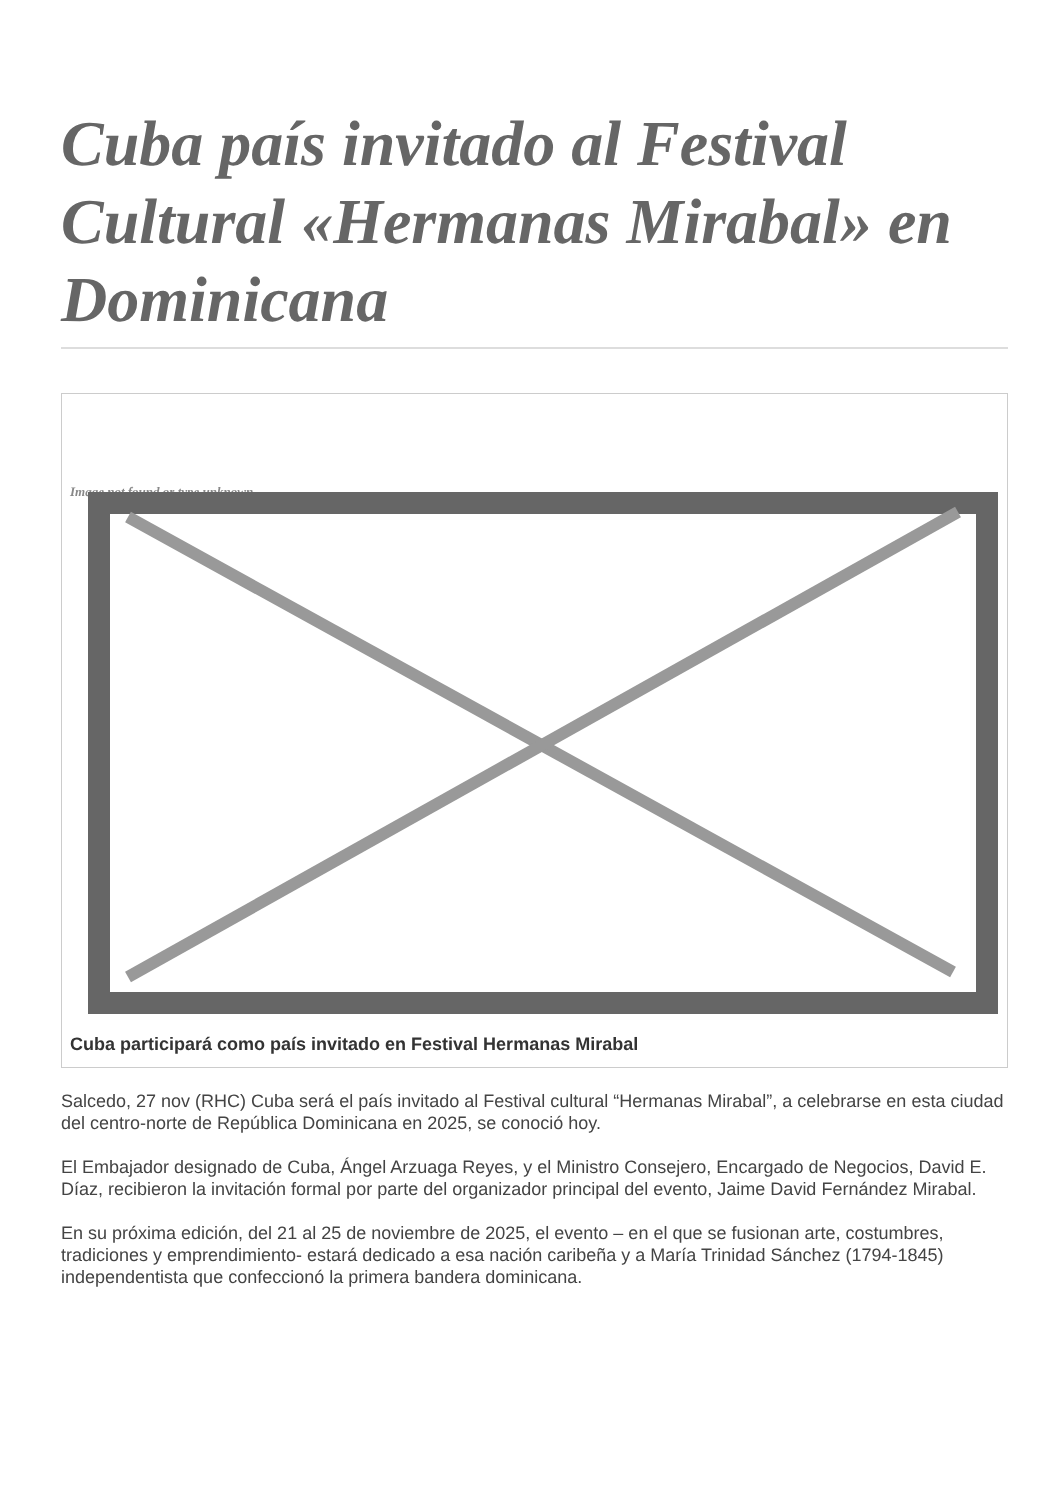Cuba país invitado al Festival Cultural «Hermanas Mirabal» en Dominicana
Image not found or type unknown
Cuba participará como país invitado en Festival Hermanas Mirabal
Salcedo, 27 nov (RHC) Cuba será el país invitado al Festival cultural “Hermanas Mirabal”, a celebrarse en esta ciudad del centro-norte de República Dominicana en 2025, se conoció hoy.
El Embajador designado de Cuba, Ángel Arzuaga Reyes, y el Ministro Consejero, Encargado de Negocios, David E. Díaz, recibieron la invitación formal por parte del organizador principal del evento, Jaime David Fernández Mirabal.
En su próxima edición, del 21 al 25 de noviembre de 2025, el evento – en el que se fusionan arte, costumbres, tradiciones y emprendimiento- estará dedicado a esa nación caribeña y a María Trinidad Sánchez (1794-1845) independentista que confeccionó la primera bandera dominicana.